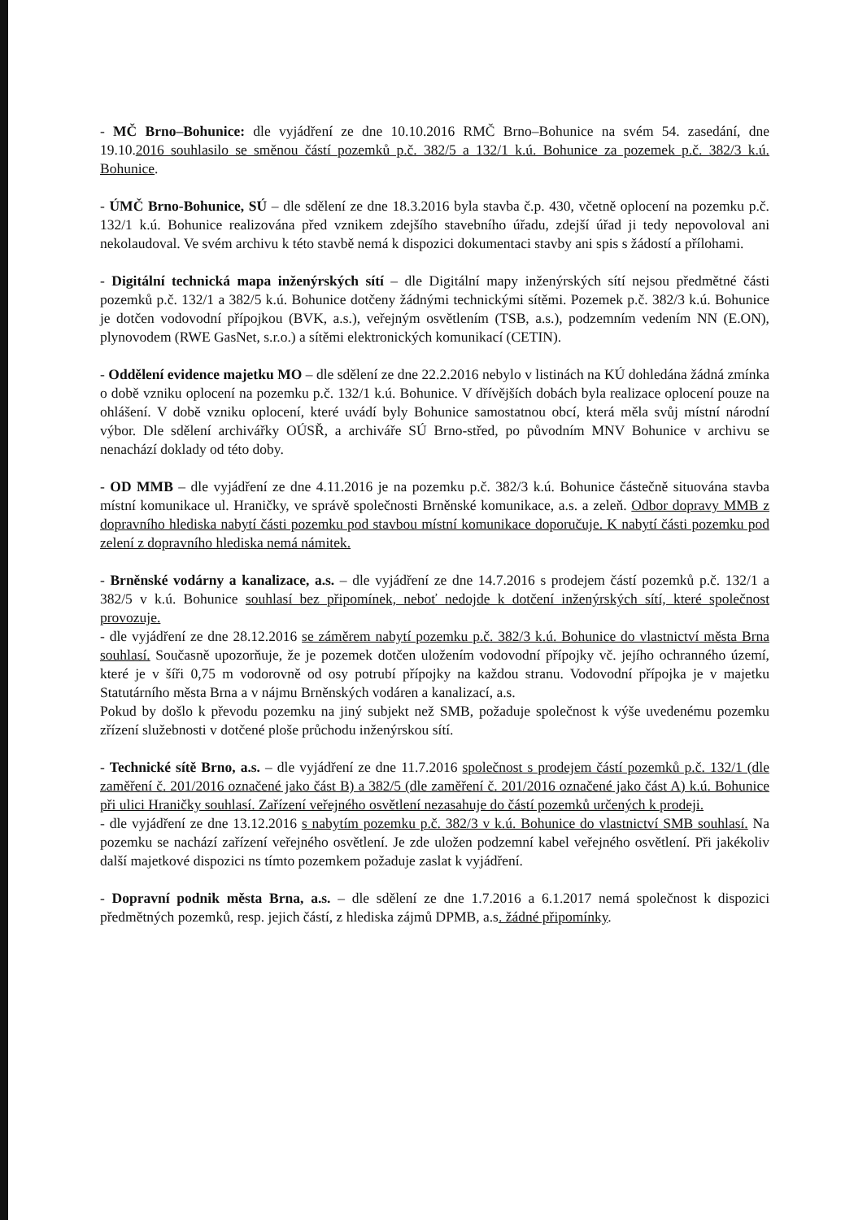- MČ Brno–Bohunice: dle vyjádření ze dne 10.10.2016 RMČ Brno–Bohunice na svém 54. zasedání, dne 19.10.2016 souhlasilo se směnou částí pozemků p.č. 382/5 a 132/1 k.ú. Bohunice za pozemek p.č. 382/3 k.ú. Bohunice.
- ÚMČ Brno-Bohunice, SÚ – dle sdělení ze dne 18.3.2016 byla stavba č.p. 430, včetně oplocení na pozemku p.č. 132/1 k.ú. Bohunice realizována před vznikem zdejšího stavebního úřadu, zdejší úřad ji tedy nepovoloval ani nekolaudoval. Ve svém archivu k této stavbě nemá k dispozici dokumentaci stavby ani spis s žádostí a přílohami.
- Digitální technická mapa inženýrských sítí – dle Digitální mapy inženýrských sítí nejsou předmětné části pozemků p.č. 132/1 a 382/5 k.ú. Bohunice dotčeny žádnými technickými sítěmi. Pozemek p.č. 382/3 k.ú. Bohunice je dotčen vodovodní přípojkou (BVK, a.s.), veřejným osvětlením (TSB, a.s.), podzemním vedením NN (E.ON), plynovodem (RWE GasNet, s.r.o.) a sítěmi elektronických komunikací (CETIN).
- Oddělení evidence majetku MO – dle sdělení ze dne 22.2.2016 nebylo v listinách na KÚ dohledána žádná zmínka o době vzniku oplocení na pozemku p.č. 132/1 k.ú. Bohunice. V dřívějších dobách byla realizace oplocení pouze na ohlášení. V době vzniku oplocení, které uvádí byly Bohunice samostatnou obcí, která měla svůj místní národní výbor. Dle sdělení archivářky OÚSŘ, a archiváře SÚ Brno-střed, po původním MNV Bohunice v archivu se nenachází doklady od této doby.
- OD MMB – dle vyjádření ze dne 4.11.2016 je na pozemku p.č. 382/3 k.ú. Bohunice částečně situována stavba místní komunikace ul. Hraničky, ve správě společnosti Brněnské komunikace, a.s. a zeleň. Odbor dopravy MMB z dopravního hlediska nabytí části pozemku pod stavbou místní komunikace doporučuje. K nabytí části pozemku pod zelení z dopravního hlediska nemá námitek.
- Brněnské vodárny a kanalizace, a.s. – dle vyjádření ze dne 14.7.2016 s prodejem částí pozemků p.č. 132/1 a 382/5 v k.ú. Bohunice souhlasí bez připomínek, neboť nedojde k dotčení inženýrských sítí, které společnost provozuje.
- dle vyjádření ze dne 28.12.2016 se záměrem nabytí pozemku p.č. 382/3 k.ú. Bohunice do vlastnictví města Brna souhlasí. Současně upozorňuje, že je pozemek dotčen uložením vodovodní přípojky vč. jejího ochranného území, které je v šíři 0,75 m vodorovně od osy potrubí přípojky na každou stranu. Vodovodní přípojka je v majetku Statutárního města Brna a v nájmu Brněnských vodáren a kanalizací, a.s.
Pokud by došlo k převodu pozemku na jiný subjekt než SMB, požaduje společnost k výše uvedenému pozemku zřízení služebnosti v dotčené ploše průchodu inženýrskou sítí.
- Technické sítě Brno, a.s. – dle vyjádření ze dne 11.7.2016 společnost s prodejem částí pozemků p.č. 132/1 (dle zaměření č. 201/2016 označené jako část B) a 382/5 (dle zaměření č. 201/2016 označené jako část A) k.ú. Bohunice při ulici Hraničky souhlasí. Zařízení veřejného osvětlení nezasahuje do částí pozemků určených k prodeji.
- dle vyjádření ze dne 13.12.2016 s nabytím pozemku p.č. 382/3 v k.ú. Bohunice do vlastnictví SMB souhlasí. Na pozemku se nachází zařízení veřejného osvětlení. Je zde uložen podzemní kabel veřejného osvětlení. Při jakékoliv další majetkové dispozici ns tímto pozemkem požaduje zaslat k vyjádření.
- Dopravní podnik města Brna, a.s. – dle sdělení ze dne 1.7.2016 a 6.1.2017 nemá společnost k dispozici předmětných pozemků, resp. jejich částí, z hlediska zájmů DPMB, a.s. žádné připomínky.